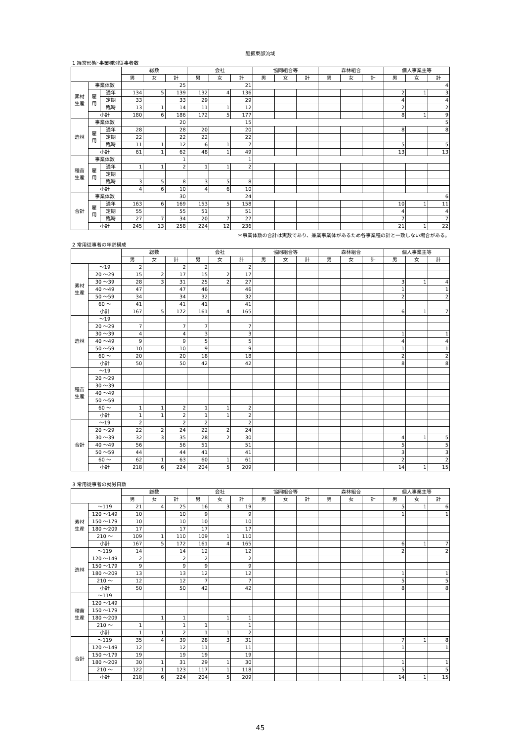胆振東部流域
1 経営形態･事業種別従事者数
| | | | 総数 | | | 会社 | | | 協同組合等 | | | 森林組合 | | | 個人事業主等 | | |
| --- | --- | --- | --- | --- | --- | --- | --- | --- | --- | --- | --- | --- | --- | --- | --- | --- | --- |
| | | | 男 | 女 | 計 | 男 | 女 | 計 | 男 | 女 | 計 | 男 | 女 | 計 | 男 | 女 | 計 |
| 素材 生産 | 事業体数 | | 25 | | | 21 | | | | | | | | | 4 | | |
| | 雇 用 | 通年 | 134 | 5 | 139 | 132 | 4 | 136 | | | | | | | 2 | 1 | 3 |
| | | 定期 | 33 | | 33 | 29 | | 29 | | | | | | | 4 | | 4 |
| | | 臨時 | 13 | 1 | 14 | 11 | 1 | 12 | | | | | | | 2 | | 2 |
| | 小計 | | 180 | 6 | 186 | 172 | 5 | 177 | | | | | | | 8 | 1 | 9 |
| 造林 | 事業体数 | | 20 | | | 15 | | | | | | | | | 5 | | |
| | 雇 用 | 通年 | 28 | | 28 | 20 | | 20 | | | | | | | 8 | | 8 |
| | | 定期 | 22 | | 22 | 22 | | 22 | | | | | | | | | |
| | | 臨時 | 11 | 1 | 12 | 6 | 1 | 7 | | | | | | | 5 | | 5 |
| | 小計 | | 61 | 1 | 62 | 48 | 1 | 49 | | | | | | | 13 | | 13 |
| 種苗 生産 | 事業体数 | | 1 | | | 1 | | | | | | | | | | | |
| | 雇 用 | 通年 | 1 | 1 | 2 | 1 | 1 | 2 | | | | | | | | | |
| | | 定期 | | | | | | | | | | | | | | | |
| | | 臨時 | 3 | 5 | 8 | 3 | 5 | 8 | | | | | | | | | |
| | 小計 | | 4 | 6 | 10 | 4 | 6 | 10 | | | | | | | | | |
| 合計 | 事業体数 | | 30 | | | 24 | | | | | | | | | 6 | | |
| | 雇 用 | 通年 | 163 | 6 | 169 | 153 | 5 | 158 | | | | | | | 10 | 1 | 11 |
| | | 定期 | 55 | | 55 | 51 | | 51 | | | | | | | 4 | | 4 |
| | | 臨時 | 27 | 7 | 34 | 20 | 7 | 27 | | | | | | | 7 | | 7 |
| | 小計 | | 245 | 13 | 258 | 224 | 12 | 236 | | | | | | | 21 | 1 | 22 |
＊事業体数の合計は実数であり、兼業事業体があるため各事業種の計と一致しない場合がある。
2 常用従事者の年齢構成
| | | 総数 | | | 会社 | | | 協同組合等 | | | 森林組合 | | | 個人事業主等 | | |
| --- | --- | --- | --- | --- | --- | --- | --- | --- | --- | --- | --- | --- | --- | --- | --- | --- |
| | | 男 | 女 | 計 | 男 | 女 | 計 | 男 | 女 | 計 | 男 | 女 | 計 | 男 | 女 | 計 |
| 素材 生産 | ～19 | 2 | | 2 | 2 | | 2 | | | | | | | | | |
| | 20 ～29 | 15 | 2 | 17 | 15 | 2 | 17 | | | | | | | | | |
| | 30 ～39 | 28 | 3 | 31 | 25 | 2 | 27 | | | | | | | 3 | 1 | 4 |
| | 40 ～49 | 47 | | 47 | 46 | | 46 | | | | | | | 1 | | 1 |
| | 50 ～59 | 34 | | 34 | 32 | | 32 | | | | | | | 2 | | 2 |
| | 60 ～ | 41 | | 41 | 41 | | 41 | | | | | | | | | |
| | 小計 | 167 | 5 | 172 | 161 | 4 | 165 | | | | | | | 6 | 1 | 7 |
| 造林 | ～19 | | | | | | | | | | | | | | | |
| | 20 ～29 | 7 | | 7 | 7 | | 7 | | | | | | | | | |
| | 30 ～39 | 4 | | 4 | 3 | | 3 | | | | | | | 1 | | 1 |
| | 40 ～49 | 9 | | 9 | 5 | | 5 | | | | | | | 4 | | 4 |
| | 50 ～59 | 10 | | 10 | 9 | | 9 | | | | | | | 1 | | 1 |
| | 60 ～ | 20 | | 20 | 18 | | 18 | | | | | | | 2 | | 2 |
| | 小計 | 50 | | 50 | 42 | | 42 | | | | | | | 8 | | 8 |
| 種苗 生産 | ～19 | | | | | | | | | | | | | | | |
| | 20 ～29 | | | | | | | | | | | | | | | |
| | 30 ～39 | | | | | | | | | | | | | | | |
| | 40 ～49 | | | | | | | | | | | | | | | |
| | 50 ～59 | | | | | | | | | | | | | | | |
| | 60 ～ | 1 | 1 | 2 | 1 | 1 | 2 | | | | | | | | | |
| | 小計 | 1 | 1 | 2 | 1 | 1 | 2 | | | | | | | | | |
| 合計 | ～19 | 2 | | 2 | 2 | | 2 | | | | | | | | | |
| | 20 ～29 | 22 | 2 | 24 | 22 | 2 | 24 | | | | | | | | | |
| | 30 ～39 | 32 | 3 | 35 | 28 | 2 | 30 | | | | | | | 4 | 1 | 5 |
| | 40 ～49 | 56 | | 56 | 51 | | 51 | | | | | | | 5 | | 5 |
| | 50 ～59 | 44 | | 44 | 41 | | 41 | | | | | | | 3 | | 3 |
| | 60 ～ | 62 | 1 | 63 | 60 | 1 | 61 | | | | | | | 2 | | 2 |
| | 小計 | 218 | 6 | 224 | 204 | 5 | 209 | | | | | | | 14 | 1 | 15 |
3 常用従事者の就労日数
| | | 総数 | | | 会社 | | | 協同組合等 | | | 森林組合 | | | 個人事業主等 | | |
| --- | --- | --- | --- | --- | --- | --- | --- | --- | --- | --- | --- | --- | --- | --- | --- | --- |
| | | 男 | 女 | 計 | 男 | 女 | 計 | 男 | 女 | 計 | 男 | 女 | 計 | 男 | 女 | 計 |
| 素材 生産 | ～119 | 21 | 4 | 25 | 16 | 3 | 19 | | | | | | | 5 | 1 | 6 |
| | 120 ～149 | 10 | | 10 | 9 | | 9 | | | | | | | 1 | | 1 |
| | 150 ～179 | 10 | | 10 | 10 | | 10 | | | | | | | | | |
| | 180 ～209 | 17 | | 17 | 17 | | 17 | | | | | | | | | |
| | 210 ～ | 109 | 1 | 110 | 109 | 1 | 110 | | | | | | | | | |
| | 小計 | 167 | 5 | 172 | 161 | 4 | 165 | | | | | | | 6 | 1 | 7 |
| 造林 | ～119 | 14 | | 14 | 12 | | 12 | | | | | | | 2 | | 2 |
| | 120 ～149 | 2 | | 2 | 2 | | 2 | | | | | | | | | |
| | 150 ～179 | 9 | | 9 | 9 | | 9 | | | | | | | | | |
| | 180 ～209 | 13 | | 13 | 12 | | 12 | | | | | | | 1 | | 1 |
| | 210 ～ | 12 | | 12 | 7 | | 7 | | | | | | | 5 | | 5 |
| | 小計 | 50 | | 50 | 42 | | 42 | | | | | | | 8 | | 8 |
| 種苗 生産 | ～119 | | | | | | | | | | | | | | | |
| | 120 ～149 | | | | | | | | | | | | | | | |
| | 150 ～179 | | | | | | | | | | | | | | | |
| | 180 ～209 | | 1 | 1 | | 1 | 1 | | | | | | | | | |
| | 210 ～ | 1 | | 1 | 1 | | 1 | | | | | | | | | |
| | 小計 | 1 | 1 | 2 | 1 | 1 | 2 | | | | | | | | | |
| 合計 | ～119 | 35 | 4 | 39 | 28 | 3 | 31 | | | | | | | 7 | 1 | 8 |
| | 120 ～149 | 12 | | 12 | 11 | | 11 | | | | | | | 1 | | 1 |
| | 150 ～179 | 19 | | 19 | 19 | | 19 | | | | | | | | | |
| | 180 ～209 | 30 | 1 | 31 | 29 | 1 | 30 | | | | | | | 1 | | 1 |
| | 210 ～ | 122 | 1 | 123 | 117 | 1 | 118 | | | | | | | 5 | | 5 |
| | 小計 | 218 | 6 | 224 | 204 | 5 | 209 | | | | | | | 14 | 1 | 15 |
45